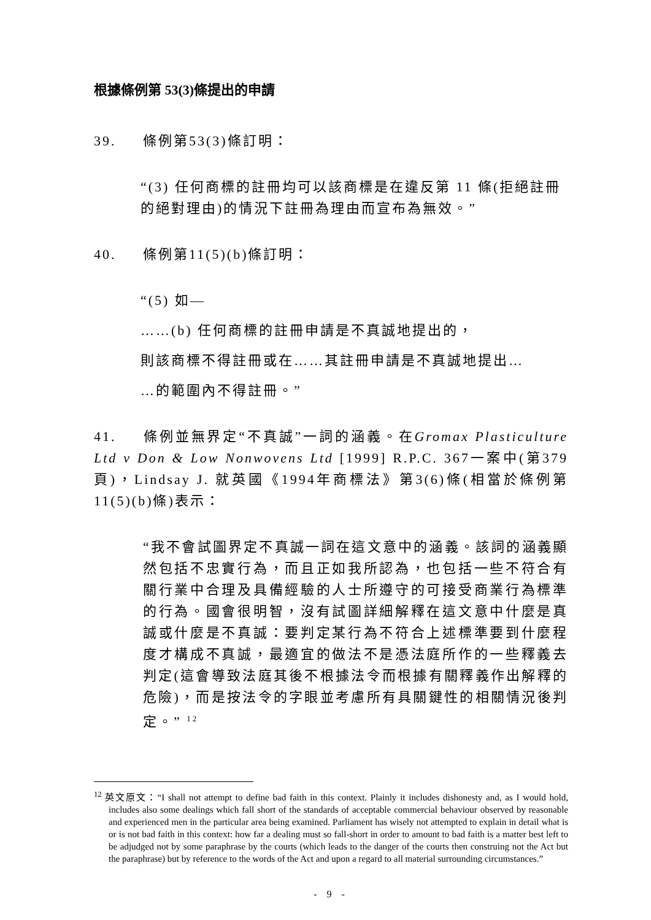根據條例第 53(3)條提出的申請
39. 條例第53(3)條訂明：
“(3) 任何商標的註冊均可以該商標是在違反第 11 條(拒絕註冊的絕對理由)的情況下註冊為理由而宣布為無效。”
40. 條例第11(5)(b)條訂明：
“(5) 如—
……(b) 任何商標的註冊申請是不真誠地提出的，
則該商標不得註冊或在……其註冊申請是不真誠地提出…
…的範圍內不得註冊。”
41. 條例並無界定“不真誠”一詞的涵義。在Gromax Plasticulture Ltd v Don & Low Nonwovens Ltd [1999] R.P.C. 367一案中(第379頁)，Lindsay J. 就英國《1994年商標法》第3(6)條(相當於條例第11(5)(b)條)表示：
“我不會試圖界定不真誠一詞在這文意中的涵義。該詞的涵義顯然包括不忠實行為，而且正如我所認為，也包括一些不符合有關行業中合理及具備經驗的人士所遵守的可接受商業行為標準的行為。國會很明智，沒有試圖詳細解釋在這文意中什麼是真誠或什麼是不真誠：要判定某行為不符合上述標準要到什麼程度才構成不真誠，最適宜的做法不是憑法庭所作的一些釋義去判定(這會導致法庭其後不根據法令而根據有關釋義作出解釋的危險)，而是按法令的字眼並考慮所有具關鍵性的相關情況後判定。” <sup>12</sup>
<sup>12</sup> 英文原文：“I shall not attempt to define bad faith in this context. Plainly it includes dishonesty and, as I would hold, includes also some dealings which fall short of the standards of acceptable commercial behaviour observed by reasonable and experienced men in the particular area being examined. Parliament has wisely not attempted to explain in detail what is or is not bad faith in this context: how far a dealing must so fall-short in order to amount to bad faith is a matter best left to be adjudged not by some paraphrase by the courts (which leads to the danger of the courts then construing not the Act but the paraphrase) but by reference to the words of the Act and upon a regard to all material surrounding circumstances.”
- 9 -